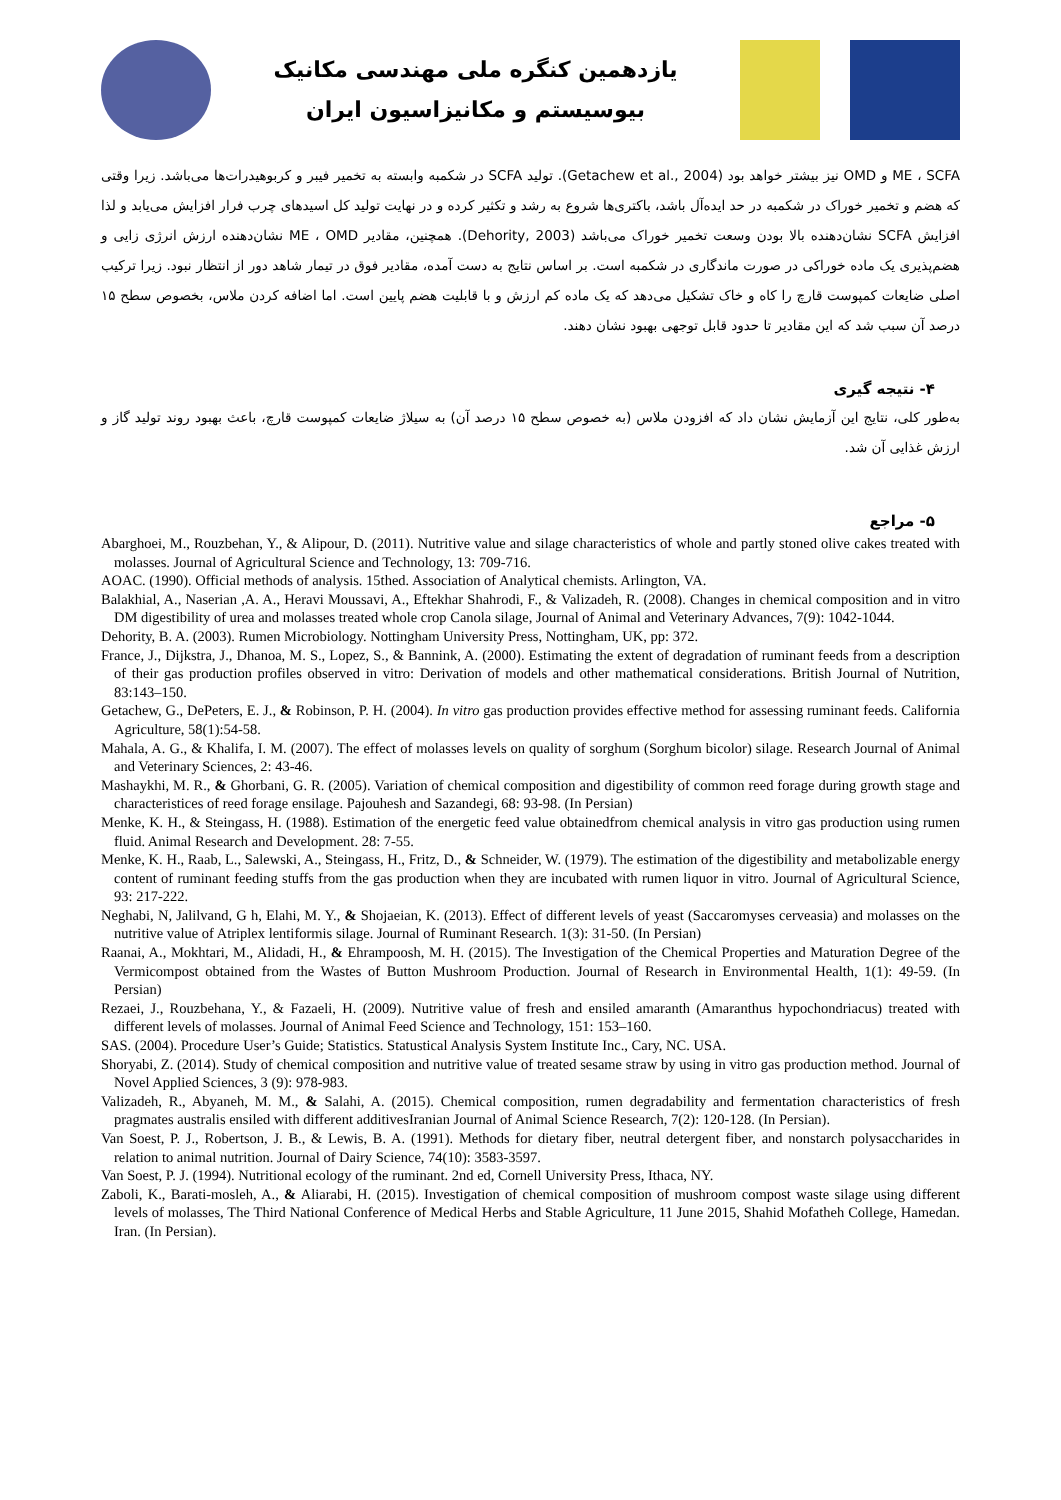یازدهمین کنگره ملی مهندسی مکانیک
بیوسیستم و مکانیزاسیون ایران
ME ، SCFA و OMD نیز بیشتر خواهد بود (Getachew et al., 2004). تولید SCFA در شکمبه وابسته به تخمیر فیبر و کربوهیدرات‌ها می‌باشد. زیرا وقتی که هضم و تخمیر خوراک در شکمبه در حد ایده‌آل باشد، باکتری‌ها شروع به رشد و تکثیر کرده و در نهایت تولید کل اسیدهای چرب فرار افزایش می‌یابد و لذا افزایش SCFA نشان‌دهنده بالا بودن وسعت تخمیر خوراک می‌باشد (Dehority, 2003). همچنین، مقادیر ME ، OMD نشان‌دهنده ارزش انرژی زایی و هضم‌پذیری یک ماده خوراکی در صورت ماندگاری در شکمبه است. بر اساس نتایج به دست آمده، مقادیر فوق در تیمار شاهد دور از انتظار نبود. زیرا ترکیب اصلی ضایعات کمپوست قارچ را کاه و خاک تشکیل می‌دهد که یک ماده کم ارزش و با قابلیت هضم پایین است. اما اضافه کردن ملاس، بخصوص سطح ۱۵ درصد آن سبب شد که این مقادیر تا حدود قابل توجهی بهبود نشان دهند.
۴- نتیجه گیری
به‌طور کلی، نتایج این آزمایش نشان داد که افزودن ملاس (به خصوص سطح ۱۵ درصد آن) به سیلاژ ضایعات کمپوست قارچ، باعث بهبود روند تولید گاز و ارزش غذایی آن شد.
۵- مراجع
Abarghoei, M., Rouzbehan, Y., & Alipour, D. (2011). Nutritive value and silage characteristics of whole and partly stoned olive cakes treated with molasses. Journal of Agricultural Science and Technology, 13: 709-716.
AOAC. (1990). Official methods of analysis. 15thed. Association of Analytical chemists. Arlington, VA.
Balakhial, A., Naserian ,A. A., Heravi Moussavi, A., Eftekhar Shahrodi, F., & Valizadeh, R. (2008). Changes in chemical composition and in vitro DM digestibility of urea and molasses treated whole crop Canola silage, Journal of Animal and Veterinary Advances, 7(9): 1042-1044.
Dehority, B. A. (2003). Rumen Microbiology. Nottingham University Press, Nottingham, UK, pp: 372.
France, J., Dijkstra, J., Dhanoa, M. S., Lopez, S., & Bannink, A. (2000). Estimating the extent of degradation of ruminant feeds from a description of their gas production profiles observed in vitro: Derivation of models and other mathematical considerations. British Journal of Nutrition, 83:143–150.
Getachew, G., DePeters, E. J., & Robinson, P. H. (2004). In vitro gas production provides effective method for assessing ruminant feeds. California Agriculture, 58(1):54-58.
Mahala, A. G., & Khalifa, I. M. (2007). The effect of molasses levels on quality of sorghum (Sorghum bicolor) silage. Research Journal of Animal and Veterinary Sciences, 2: 43-46.
Mashaykhi, M. R., & Ghorbani, G. R. (2005). Variation of chemical composition and digestibility of common reed forage during growth stage and characteristices of reed forage ensilage. Pajouhesh and Sazandegi, 68: 93-98. (In Persian)
Menke, K. H., & Steingass, H. (1988). Estimation of the energetic feed value obtainedfrom chemical analysis in vitro gas production using rumen fluid. Animal Research and Development. 28: 7-55.
Menke, K. H., Raab, L., Salewski, A., Steingass, H., Fritz, D., & Schneider, W. (1979). The estimation of the digestibility and metabolizable energy content of ruminant feeding stuffs from the gas production when they are incubated with rumen liquor in vitro. Journal of Agricultural Science, 93: 217-222.
Neghabi, N, Jalilvand, G h, Elahi, M. Y., & Shojaeian, K. (2013). Effect of different levels of yeast (Saccaromyses cerveasia) and molasses on the nutritive value of Atriplex lentiformis silage. Journal of Ruminant Research. 1(3): 31-50. (In Persian)
Raanai, A., Mokhtari, M., Alidadi, H., & Ehrampoosh, M. H. (2015). The Investigation of the Chemical Properties and Maturation Degree of the Vermicompost obtained from the Wastes of Button Mushroom Production. Journal of Research in Environmental Health, 1(1): 49-59. (In Persian)
Rezaei, J., Rouzbehana, Y., & Fazaeli, H. (2009). Nutritive value of fresh and ensiled amaranth (Amaranthus hypochondriacus) treated with different levels of molasses. Journal of Animal Feed Science and Technology, 151: 153–160.
SAS. (2004). Procedure User’s Guide; Statistics. Statustical Analysis System Institute Inc., Cary, NC. USA.
Shoryabi, Z. (2014). Study of chemical composition and nutritive value of treated sesame straw by using in vitro gas production method. Journal of Novel Applied Sciences, 3 (9): 978-983.
Valizadeh, R., Abyaneh, M. M., & Salahi, A. (2015). Chemical composition, rumen degradability and fermentation characteristics of fresh pragmates australis ensiled with different additivesIranian Journal of Animal Science Research, 7(2): 120-128. (In Persian).
Van Soest, P. J., Robertson, J. B., & Lewis, B. A. (1991). Methods for dietary fiber, neutral detergent fiber, and nonstarch polysaccharides in relation to animal nutrition. Journal of Dairy Science, 74(10): 3583-3597.
Van Soest, P. J. (1994). Nutritional ecology of the ruminant. 2nd ed, Cornell University Press, Ithaca, NY.
Zaboli, K., Barati-mosleh, A., & Aliarabi, H. (2015). Investigation of chemical composition of mushroom compost waste silage using different levels of molasses, The Third National Conference of Medical Herbs and Stable Agriculture, 11 June 2015, Shahid Mofatheh College, Hamedan. Iran. (In Persian).